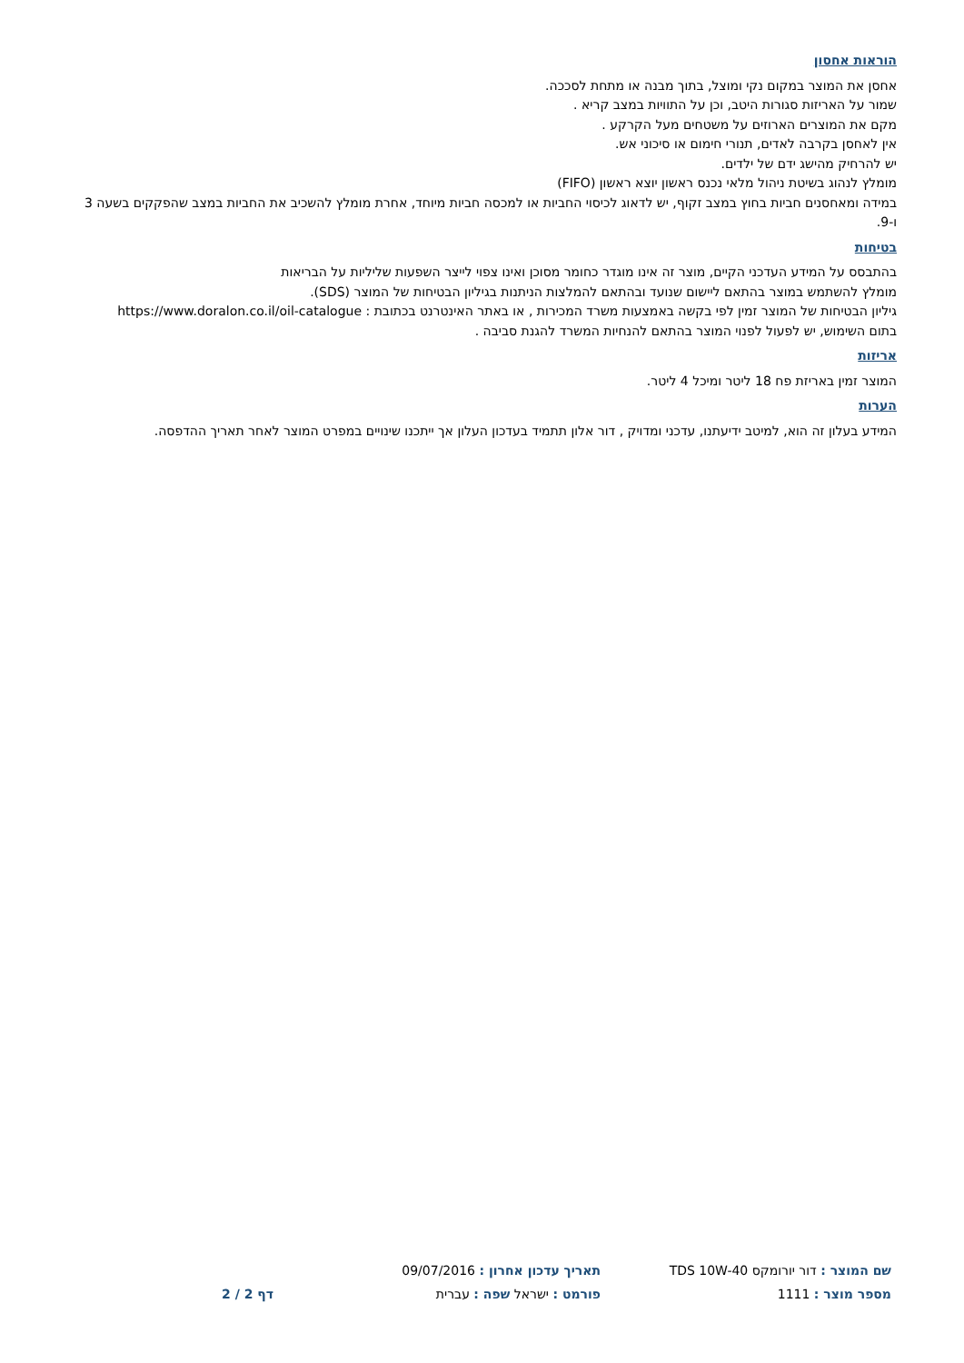הוראות אחסון
אחסן את המוצר במקום נקי ומוצל, בתוך מבנה או מתחת לסככה.
שמור על האריזות סגורות היטב, וכן על התוויות במצב קריא .
מקם את המוצרים הארוזים על משטחים מעל הקרקע .
אין לאחסן בקרבה לאדים, תנורי חימום או סיכוני אש.
יש להרחיק מהישג ידם של ילדים.
מומלץ לנהוג בשיטת ניהול מלאי נכנס ראשון יוצא ראשון (FIFO)
במידה ומאחסנים חביות בחוץ במצב זקוף, יש לדאוג לכיסוי החביות או למכסה חביות מיוחד, אחרת מומלץ להשכיב את החביות במצב שהפקקים בשעה 3 ו-9.
בטיחות
בהתבסס על המידע העדכני הקיים, מוצר זה אינו מוגדר כחומר מסוכן ואינו צפוי לייצר השפעות שליליות על הבריאות
מומלץ להשתמש במוצר בהתאם ליישום שנועד ובהתאם להמלצות הניתנות בגיליון הבטיחות של המוצר (SDS).
גיליון הבטיחות של המוצר זמין לפי בקשה באמצעות משרד המכירות , או באתר האינטרנט בכתובת : https://www.doralon.co.il/oil-catalogue
בתום השימוש, יש לפעול לפנוי המוצר בהתאם להנחיות המשרד להגנת סביבה .
אריזות
המוצר זמין באריזת פח 18 ליטר ומיכל 4 ליטר.
הערות
המידע בעלון זה הוא, למיטב ידיעתנו, עדכני ומדויק , דור אלון תתמיד בעדכון העלון אך ייתכנו שינויים במפרט המוצר לאחר תאריך ההדפסה.
שם המוצר : דור יורומקס TDS 10W-40
מספר מוצר : 1111
תאריך עדכון אחרון : 09/07/2016
פורמט : ישראל שפה : עברית
דף 2 / 2